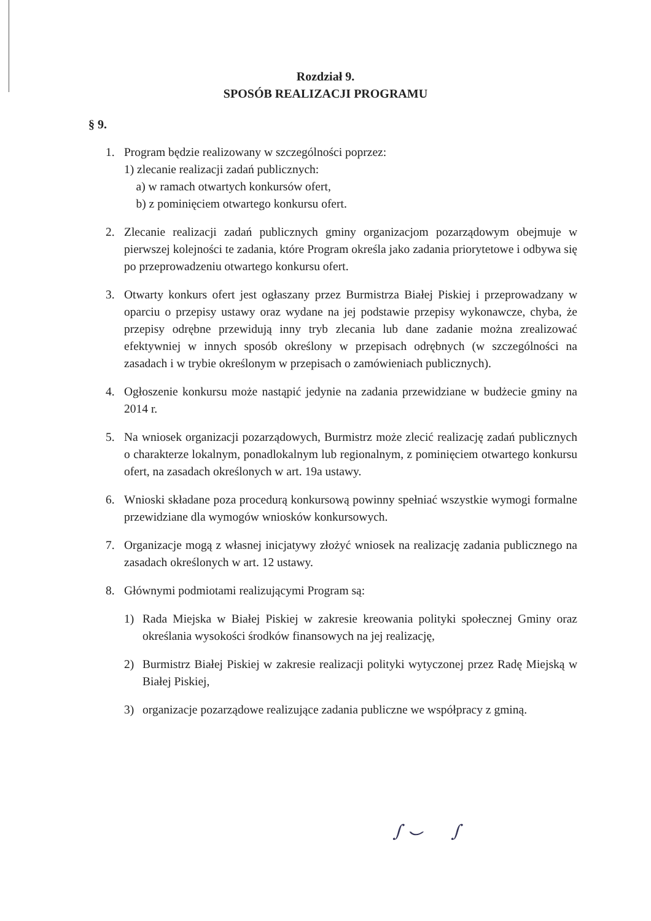Rozdział 9.
SPOSÓB REALIZACJI PROGRAMU
§ 9.
1. Program będzie realizowany w szczególności poprzez:
1) zlecanie realizacji zadań publicznych:
a) w ramach otwartych konkursów ofert,
b) z pominięciem otwartego konkursu ofert.
2. Zlecanie realizacji zadań publicznych gminy organizacjom pozarządowym obejmuje w pierwszej kolejności te zadania, które Program określa jako zadania priorytetowe i odbywa się po przeprowadzeniu otwartego konkursu ofert.
3. Otwarty konkurs ofert jest ogłaszany przez Burmistrza Białej Piskiej i przeprowadzany w oparciu o przepisy ustawy oraz wydane na jej podstawie przepisy wykonawcze, chyba, że przepisy odrębne przewidują inny tryb zlecania lub dane zadanie można zrealizować efektywniej w innych sposób określony w przepisach odrębnych (w szczególności na zasadach i w trybie określonym w przepisach o zamówieniach publicznych).
4. Ogłoszenie konkursu może nastąpić jedynie na zadania przewidziane w budżecie gminy na 2014 r.
5. Na wniosek organizacji pozarządowych, Burmistrz może zlecić realizację zadań publicznych o charakterze lokalnym, ponadlokalnym lub regionalnym, z pominięciem otwartego konkursu ofert, na zasadach określonych w art. 19a ustawy.
6. Wnioski składane poza procedurą konkursową powinny spełniać wszystkie wymogi formalne przewidziane dla wymogów wniosków konkursowych.
7. Organizacje mogą z własnej inicjatywy złożyć wniosek na realizację zadania publicznego na zasadach określonych w art. 12 ustawy.
8. Głównymi podmiotami realizującymi Program są:
1) Rada Miejska w Białej Piskiej w zakresie kreowania polityki społecznej Gminy oraz określania wysokości środków finansowych na jej realizację,
2) Burmistrz Białej Piskiej w zakresie realizacji polityki wytyczonej przez Radę Miejską w Białej Piskiej,
3) organizacje pozarządowe realizujące zadania publiczne we współpracy z gminą.
∫ ⌣ ∫